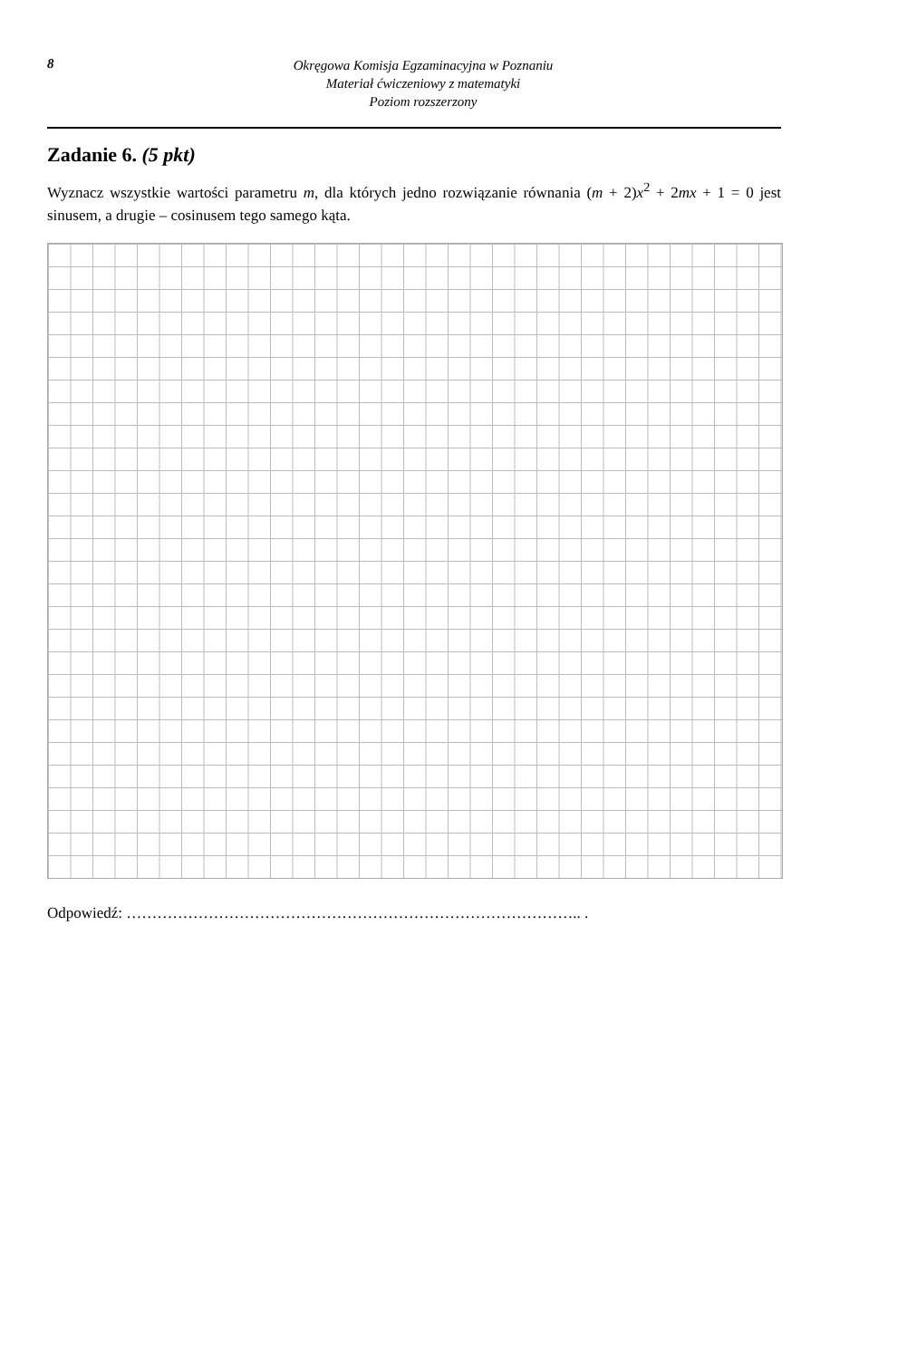8
Okręgowa Komisja Egzaminacyjna w Poznaniu
Materiał ćwiczeniowy z matematyki
Poziom rozszerzony
Zadanie 6. (5 pkt)
Wyznacz wszystkie wartości parametru m, dla których jedno rozwiązanie równania (m + 2)x<sup>2</sup> + 2mx + 1 = 0 jest sinusem, a drugie – cosinusem tego samego kąta.
Odpowiedź: …………………………………………………………………………….. .